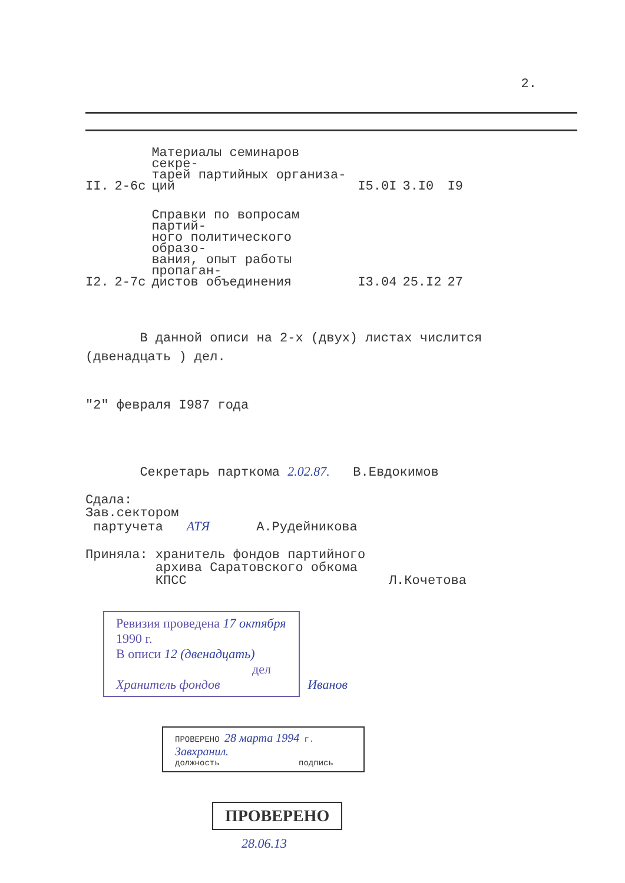2.
| II. | 2-6c | Материалы семинаров секре- тарей партийных организа- ций | I5.0I | 3.I0 | I9 |
| I2. | 2-7c | Справки по вопросам партий- ного политического образо- вания, опыт работы пропаган- дистов объединения | I3.04 | 25.I2 | 27 |
В данной описи на 2-х (двух) листах числится
(двенадцать ) дел.
"2" февраля I987 года
Секретарь парткома 2.02.87. В.Евдокимов
Сдала:
Зав.сектором
партучета АТЯ А.Рудейникова
Приняла: хранитель фондов партийного
архива Саратовского обкома
КПСС Л.Кочетова
Ревизия проведена 17 октября 1990 г.
В описи 12 (двенадцать)
дел
Хранитель фондов
Иванов
ПРОВЕРЕНО 28 марта 1994 г.
Завхранил.
должность подпись
ПРОВЕРЕНО
28.06.13